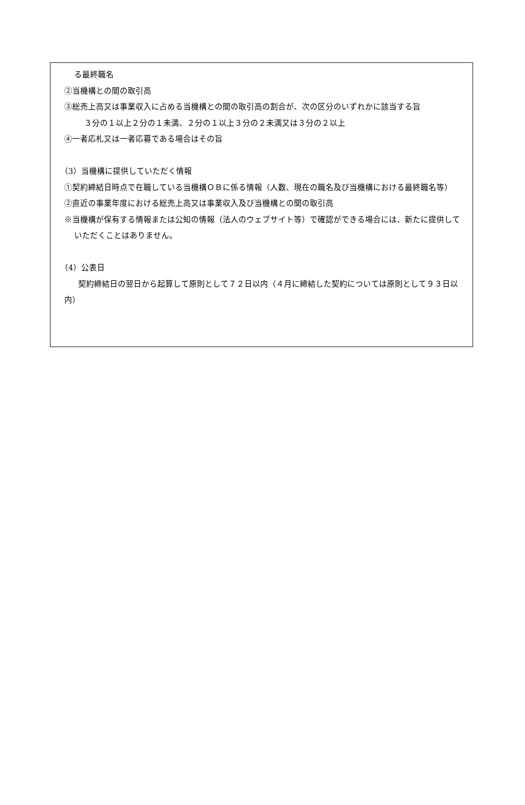る最終職名
②当機構との間の取引高
③総売上高又は事業収入に占める当機構との間の取引高の割合が、次の区分のいずれかに該当する旨
３分の１以上２分の１未満、２分の１以上３分の２未満又は３分の２以上
④一者応札又は一者応募である場合はその旨
（3）当機構に提供していただく情報
①契約締結日時点で在職している当機構ＯＢに係る情報（人数、現在の職名及び当機構における最終職名等）
②直近の事業年度における総売上高又は事業収入及び当機構との間の取引高
※当機構が保有する情報または公知の情報（法人のウェブサイト等）で確認ができる場合には、新たに提供していただくことはありません。
（4）公表日
契約締結日の翌日から起算して原則として７２日以内（４月に締結した契約については原則として９３日以内）